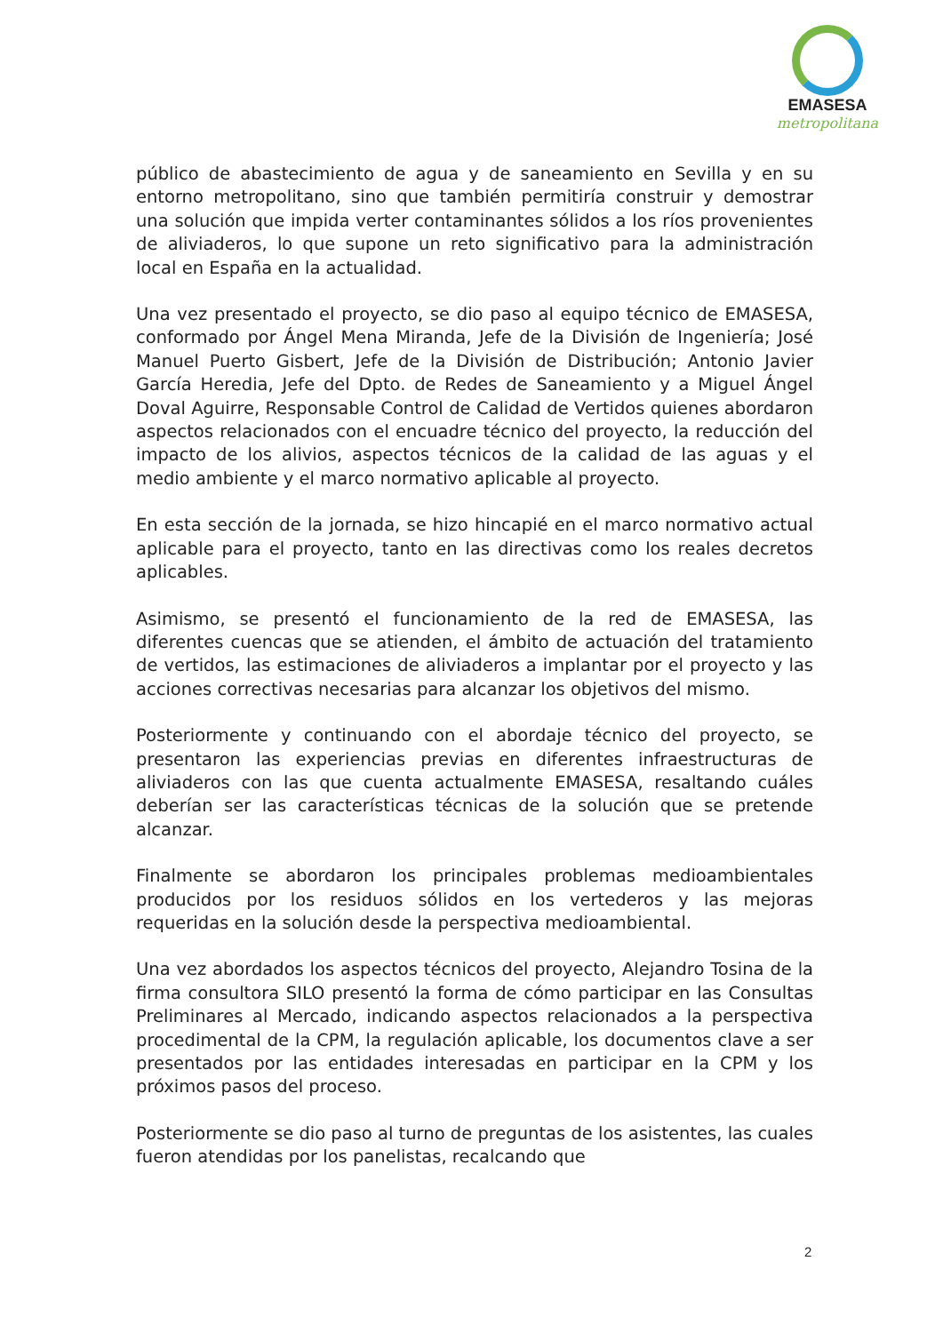EMASESA
metropolitana
público de abastecimiento de agua y de saneamiento en Sevilla y en su entorno metropolitano, sino que también permitiría construir y demostrar una solución que impida verter contaminantes sólidos a los ríos provenientes de aliviaderos, lo que supone un reto significativo para la administración local en España en la actualidad.
Una vez presentado el proyecto, se dio paso al equipo técnico de EMASESA, conformado por Ángel Mena Miranda, Jefe de la División de Ingeniería; José Manuel Puerto Gisbert, Jefe de la División de Distribución; Antonio Javier García Heredia, Jefe del Dpto. de Redes de Saneamiento y a Miguel Ángel Doval Aguirre, Responsable Control de Calidad de Vertidos quienes abordaron aspectos relacionados con el encuadre técnico del proyecto, la reducción del impacto de los alivios, aspectos técnicos de la calidad de las aguas y el medio ambiente y el marco normativo aplicable al proyecto.
En esta sección de la jornada, se hizo hincapié en el marco normativo actual aplicable para el proyecto, tanto en las directivas como los reales decretos aplicables.
Asimismo, se presentó el funcionamiento de la red de EMASESA, las diferentes cuencas que se atienden, el ámbito de actuación del tratamiento de vertidos, las estimaciones de aliviaderos a implantar por el proyecto y las acciones correctivas necesarias para alcanzar los objetivos del mismo.
Posteriormente y continuando con el abordaje técnico del proyecto, se presentaron las experiencias previas en diferentes infraestructuras de aliviaderos con las que cuenta actualmente EMASESA, resaltando cuáles deberían ser las características técnicas de la solución que se pretende alcanzar.
Finalmente se abordaron los principales problemas medioambientales producidos por los residuos sólidos en los vertederos y las mejoras requeridas en la solución desde la perspectiva medioambiental.
Una vez abordados los aspectos técnicos del proyecto, Alejandro Tosina de la firma consultora SILO presentó la forma de cómo participar en las Consultas Preliminares al Mercado, indicando aspectos relacionados a la perspectiva procedimental de la CPM, la regulación aplicable, los documentos clave a ser presentados por las entidades interesadas en participar en la CPM y los próximos pasos del proceso.
Posteriormente se dio paso al turno de preguntas de los asistentes, las cuales fueron atendidas por los panelistas, recalcando que
2